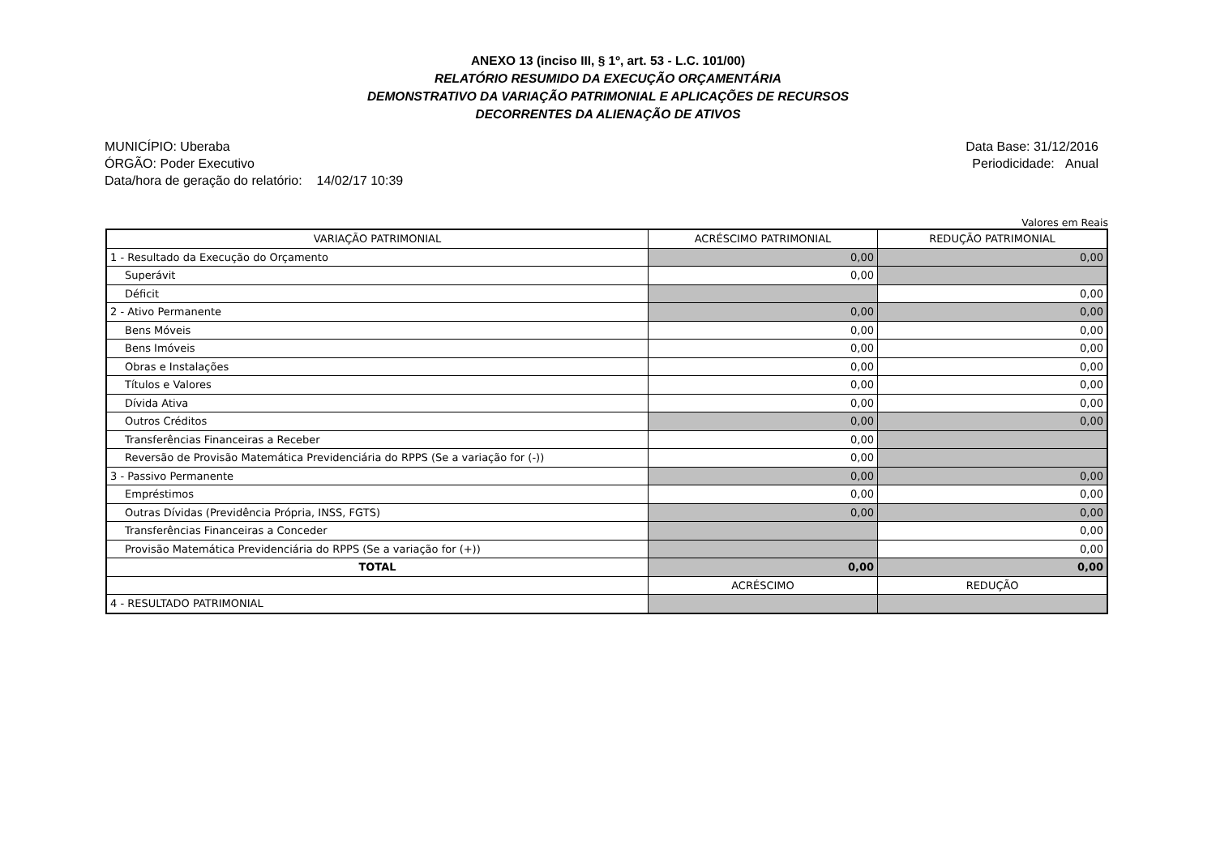ANEXO 13 (inciso III, § 1º, art. 53 - L.C. 101/00)
RELATÓRIO RESUMIDO DA EXECUÇÃO ORÇAMENTÁRIA
DEMONSTRATIVO DA VARIAÇÃO PATRIMONIAL E APLICAÇÕES DE RECURSOS
DECORRENTES DA ALIENAÇÃO DE ATIVOS
MUNICÍPIO: Uberaba
ÓRGÃO: Poder Executivo
Data/hora de geração do relatório: 14/02/17 10:39
Data Base: 31/12/2016
Periodicidade: Anual
Valores em Reais
| VARIAÇÃO PATRIMONIAL | ACRÉSCIMO PATRIMONIAL | REDUÇÃO PATRIMONIAL |
| --- | --- | --- |
| 1 - Resultado da Execução do Orçamento | 0,00 | 0,00 |
| Superávit | 0,00 | |
| Déficit | | 0,00 |
| 2 - Ativo Permanente | 0,00 | 0,00 |
| Bens Móveis | 0,00 | 0,00 |
| Bens Imóveis | 0,00 | 0,00 |
| Obras e Instalações | 0,00 | 0,00 |
| Títulos e Valores | 0,00 | 0,00 |
| Dívida Ativa | 0,00 | 0,00 |
| Outros Créditos | 0,00 | 0,00 |
| Transferências Financeiras a Receber | 0,00 | |
| Reversão de Provisão Matemática Previdenciária do RPPS (Se a variação for (-)) | 0,00 | |
| 3 - Passivo Permanente | 0,00 | 0,00 |
| Empréstimos | 0,00 | 0,00 |
| Outras Dívidas (Previdência Própria, INSS, FGTS) | 0,00 | 0,00 |
| Transferências Financeiras a Conceder | | 0,00 |
| Provisão Matemática Previdenciária do RPPS (Se a variação for (+)) | | 0,00 |
| TOTAL | 0,00 | 0,00 |
| | ACRÉSCIMO | REDUÇÃO |
| 4 - RESULTADO PATRIMONIAL | | |